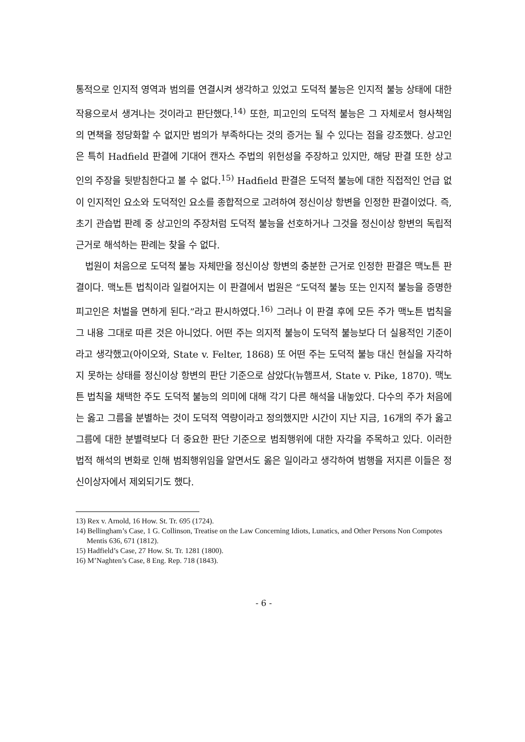통적으로 인지적 영역과 범의를 연결시켜 생각하고 있었고 도덕적 불능은 인지적 불능 상태에 대한 작용으로서 생겨나는 것이라고 판단했다.<sup>14)</sup> 또한, 피고인의 도덕적 불능은 그 자체로서 형사책임의 면책을 정당화할 수 없지만 범의가 부족하다는 것의 증거는 될 수 있다는 점을 강조했다. 상고인은 특히 Hadfield 판결에 기대어 캔자스 주법의 위헌성을 주장하고 있지만, 해당 판결 또한 상고인의 주장을 뒷받침한다고 볼 수 없다.<sup>15)</sup> Hadfield 판결은 도덕적 불능에 대한 직접적인 언급 없이 인지적인 요소와 도덕적인 요소를 종합적으로 고려하여 정신이상 항변을 인정한 판결이었다. 즉, 초기 관습법 판례 중 상고인의 주장처럼 도덕적 불능을 선호하거나 그것을 정신이상 항변의 독립적 근거로 해석하는 판례는 찾을 수 없다.
법원이 처음으로 도덕적 불능 자체만을 정신이상 항변의 충분한 근거로 인정한 판결은 맥노튼 판결이다. 맥노튼 법칙이라 일컬어지는 이 판결에서 법원은 “도덕적 불능 또는 인지적 불능을 증명한 피고인은 처벌을 면하게 된다.”라고 판시하였다.<sup>16)</sup> 그러나 이 판결 후에 모든 주가 맥노튼 법칙을 그 내용 그대로 따른 것은 아니었다. 어떤 주는 의지적 불능이 도덕적 불능보다 더 실용적인 기준이라고 생각했고(아이오와, State v. Felter, 1868) 또 어떤 주는 도덕적 불능 대신 현실을 자각하지 못하는 상태를 정신이상 항변의 판단 기준으로 삼았다(뉴햄프셔, State v. Pike, 1870). 맥노튼 법칙을 채택한 주도 도덕적 불능의 의미에 대해 각기 다른 해석을 내놓았다. 다수의 주가 처음에는 옳고 그름을 분별하는 것이 도덕적 역량이라고 정의했지만 시간이 지난 지금, 16개의 주가 옳고 그름에 대한 분별력보다 더 중요한 판단 기준으로 범죄행위에 대한 자각을 주목하고 있다. 이러한 법적 해석의 변화로 인해 범죄행위임을 알면서도 옳은 일이라고 생각하여 범행을 저지른 이들은 정신이상자에서 제외되기도 했다.
13) Rex v. Arnold, 16 How. St. Tr. 695 (1724).
14) Bellingham’s Case, 1 G. Collinson, Treatise on the Law Concerning Idiots, Lunatics, and Other Persons Non Compotes Mentis 636, 671 (1812).
15) Hadfield’s Case, 27 How. St. Tr. 1281 (1800).
16) M’Naghten’s Case, 8 Eng. Rep. 718 (1843).
- 6 -